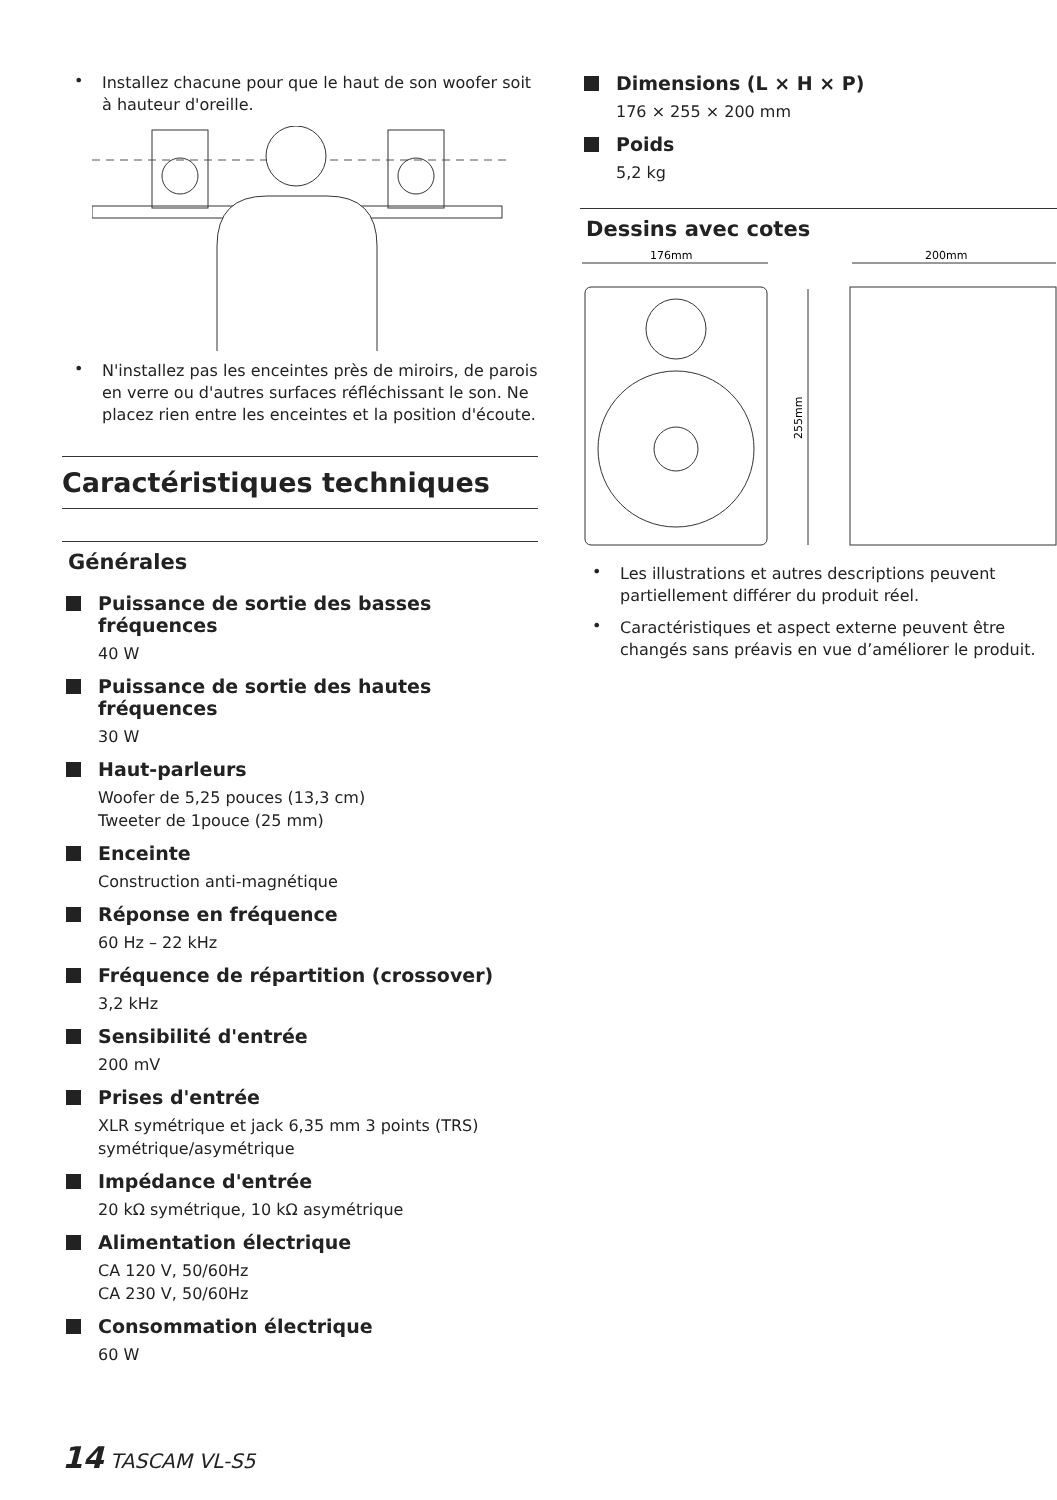• Installez chacune pour que le haut de son woofer soit à hauteur d'oreille.
• N'installez pas les enceintes près de miroirs, de parois en verre ou d'autres surfaces réfléchissant le son. Ne placez rien entre les enceintes et la position d'écoute.
Caractéristiques techniques
Générales
Puissance de sortie des basses fréquences
40 W
Puissance de sortie des hautes fréquences
30 W
Haut-parleurs
Woofer de 5,25 pouces (13,3 cm)
Tweeter de 1pouce (25 mm)
Enceinte
Construction anti-magnétique
Réponse en fréquence
60 Hz – 22 kHz
Fréquence de répartition (crossover)
3,2 kHz
Sensibilité d'entrée
200 mV
Prises d'entrée
XLR symétrique et jack 6,35 mm 3 points (TRS) symétrique/asymétrique
Impédance d'entrée
20 kΩ symétrique, 10 kΩ asymétrique
Alimentation électrique
CA 120 V, 50/60Hz
CA 230 V, 50/60Hz
Consommation électrique
60 W
Dimensions (L × H × P)
176 × 255 × 200 mm
Poids
5,2 kg
Dessins avec cotes
176mm
200mm
255mm
• Les illustrations et autres descriptions peuvent partiellement différer du produit réel.
• Caractéristiques et aspect externe peuvent être changés sans préavis en vue d’améliorer le produit.
14 TASCAM VL-S5